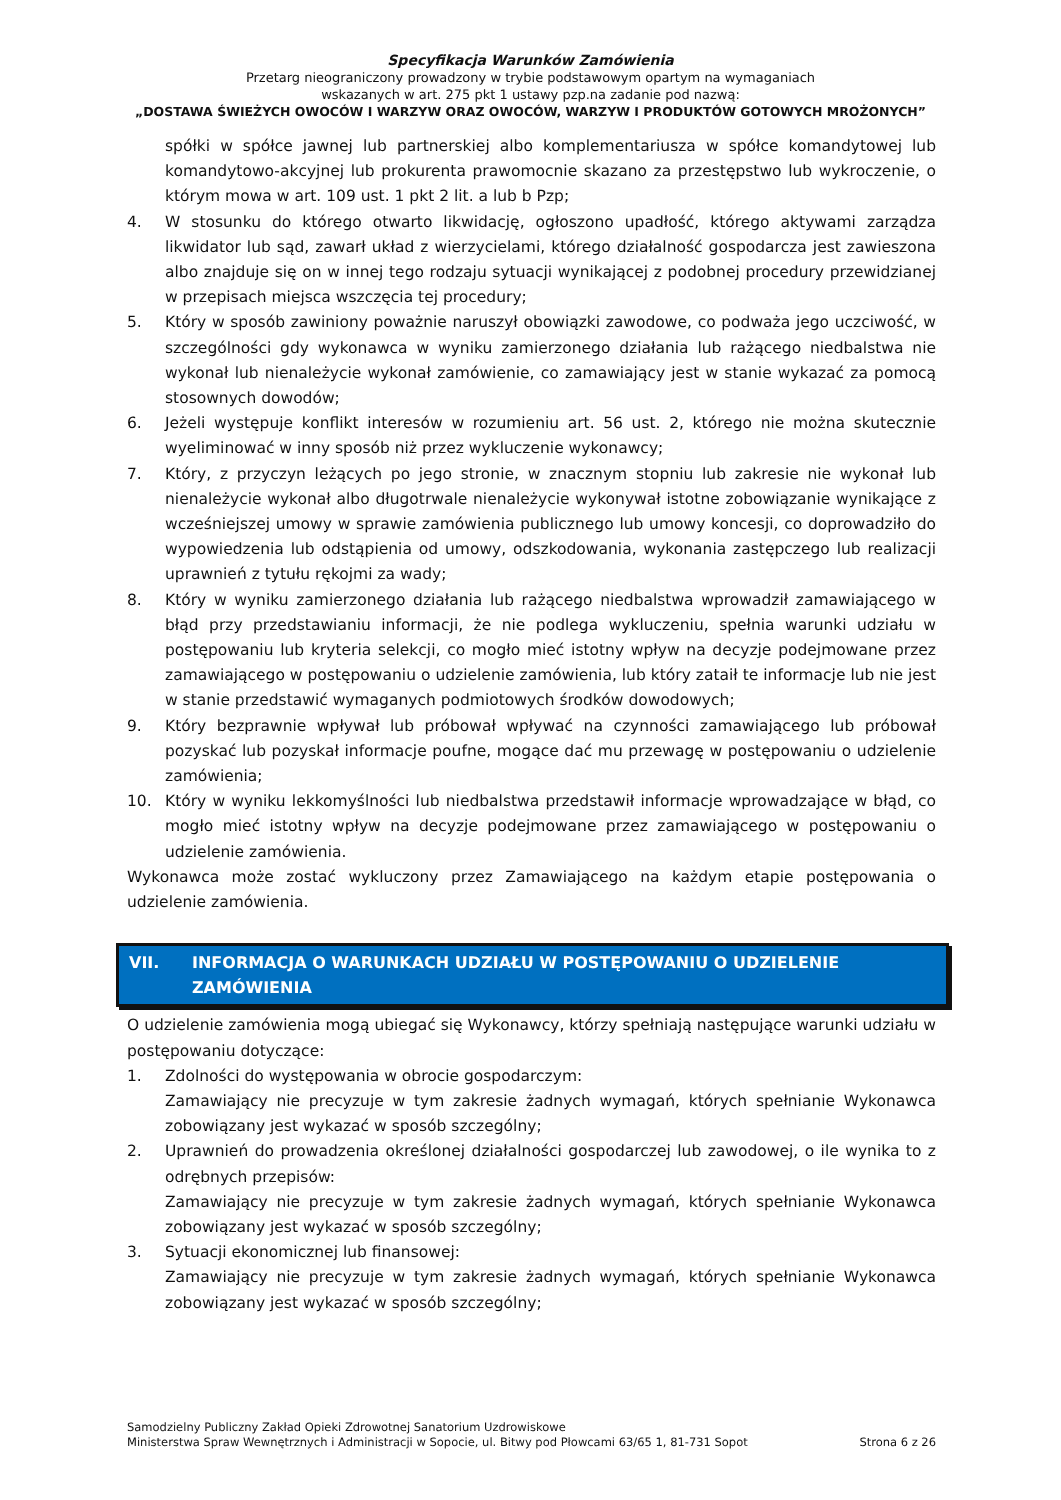Specyfikacja Warunków Zamówienia
Przetarg nieograniczony prowadzony w trybie podstawowym opartym na wymaganiach
wskazanych w art. 275 pkt 1 ustawy pzp.na zadanie pod nazwą:
„DOSTAWA ŚWIEŻYCH OWOCÓW I WARZYW ORAZ OWOCÓW, WARZYW I PRODUKTÓW GOTOWYCH MROŻONYCH”
spółki w spółce jawnej lub partnerskiej albo komplementariusza w spółce komandytowej lub komandytowo-akcyjnej lub prokurenta prawomocnie skazano za przestępstwo lub wykroczenie, o którym mowa w art. 109 ust. 1 pkt 2 lit. a lub b Pzp;
4. W stosunku do którego otwarto likwidację, ogłoszono upadłość, którego aktywami zarządza likwidator lub sąd, zawarł układ z wierzycielami, którego działalność gospodarcza jest zawieszona albo znajduje się on w innej tego rodzaju sytuacji wynikającej z podobnej procedury przewidzianej w przepisach miejsca wszczęcia tej procedury;
5. Który w sposób zawiniony poważnie naruszył obowiązki zawodowe, co podważa jego uczciwość, w szczególności gdy wykonawca w wyniku zamierzonego działania lub rażącego niedbalstwa nie wykonał lub nienależycie wykonał zamówienie, co zamawiający jest w stanie wykazać za pomocą stosownych dowodów;
6. Jeżeli występuje konflikt interesów w rozumieniu art. 56 ust. 2, którego nie można skutecznie wyeliminować w inny sposób niż przez wykluczenie wykonawcy;
7. Który, z przyczyn leżących po jego stronie, w znacznym stopniu lub zakresie nie wykonał lub nienależycie wykonał albo długotrwale nienależycie wykonywał istotne zobowiązanie wynikające z wcześniejszej umowy w sprawie zamówienia publicznego lub umowy koncesji, co doprowadziło do wypowiedzenia lub odstąpienia od umowy, odszkodowania, wykonania zastępczego lub realizacji uprawnień z tytułu rękojmi za wady;
8. Który w wyniku zamierzonego działania lub rażącego niedbalstwa wprowadził zamawiającego w błąd przy przedstawianiu informacji, że nie podlega wykluczeniu, spełnia warunki udziału w postępowaniu lub kryteria selekcji, co mogło mieć istotny wpływ na decyzje podejmowane przez zamawiającego w postępowaniu o udzielenie zamówienia, lub który zataił te informacje lub nie jest w stanie przedstawić wymaganych podmiotowych środków dowodowych;
9. Który bezprawnie wpływał lub próbował wpływać na czynności zamawiającego lub próbował pozyskać lub pozyskał informacje poufne, mogące dać mu przewagę w postępowaniu o udzielenie zamówienia;
10. Który w wyniku lekkomyślności lub niedbalstwa przedstawił informacje wprowadzające w błąd, co mogło mieć istotny wpływ na decyzje podejmowane przez zamawiającego w postępowaniu o udzielenie zamówienia.
Wykonawca może zostać wykluczony przez Zamawiającego na każdym etapie postępowania o udzielenie zamówienia.
VII. INFORMACJA O WARUNKACH UDZIAŁU W POSTĘPOWANIU O UDZIELENIE ZAMÓWIENIA
O udzielenie zamówienia mogą ubiegać się Wykonawcy, którzy spełniają następujące warunki udziału w postępowaniu dotyczące:
1. Zdolności do występowania w obrocie gospodarczym:
Zamawiający nie precyzuje w tym zakresie żadnych wymagań, których spełnianie Wykonawca zobowiązany jest wykazać w sposób szczególny;
2. Uprawnień do prowadzenia określonej działalności gospodarczej lub zawodowej, o ile wynika to z odrębnych przepisów:
Zamawiający nie precyzuje w tym zakresie żadnych wymagań, których spełnianie Wykonawca zobowiązany jest wykazać w sposób szczególny;
3. Sytuacji ekonomicznej lub finansowej:
Zamawiający nie precyzuje w tym zakresie żadnych wymagań, których spełnianie Wykonawca zobowiązany jest wykazać w sposób szczególny;
Samodzielny Publiczny Zakład Opieki Zdrowotnej Sanatorium Uzdrowiskowe
Ministerstwa Spraw Wewnętrznych i Administracji w Sopocie, ul. Bitwy pod Płowcami 63/65 1, 81-731 Sopot
Strona 6 z 26